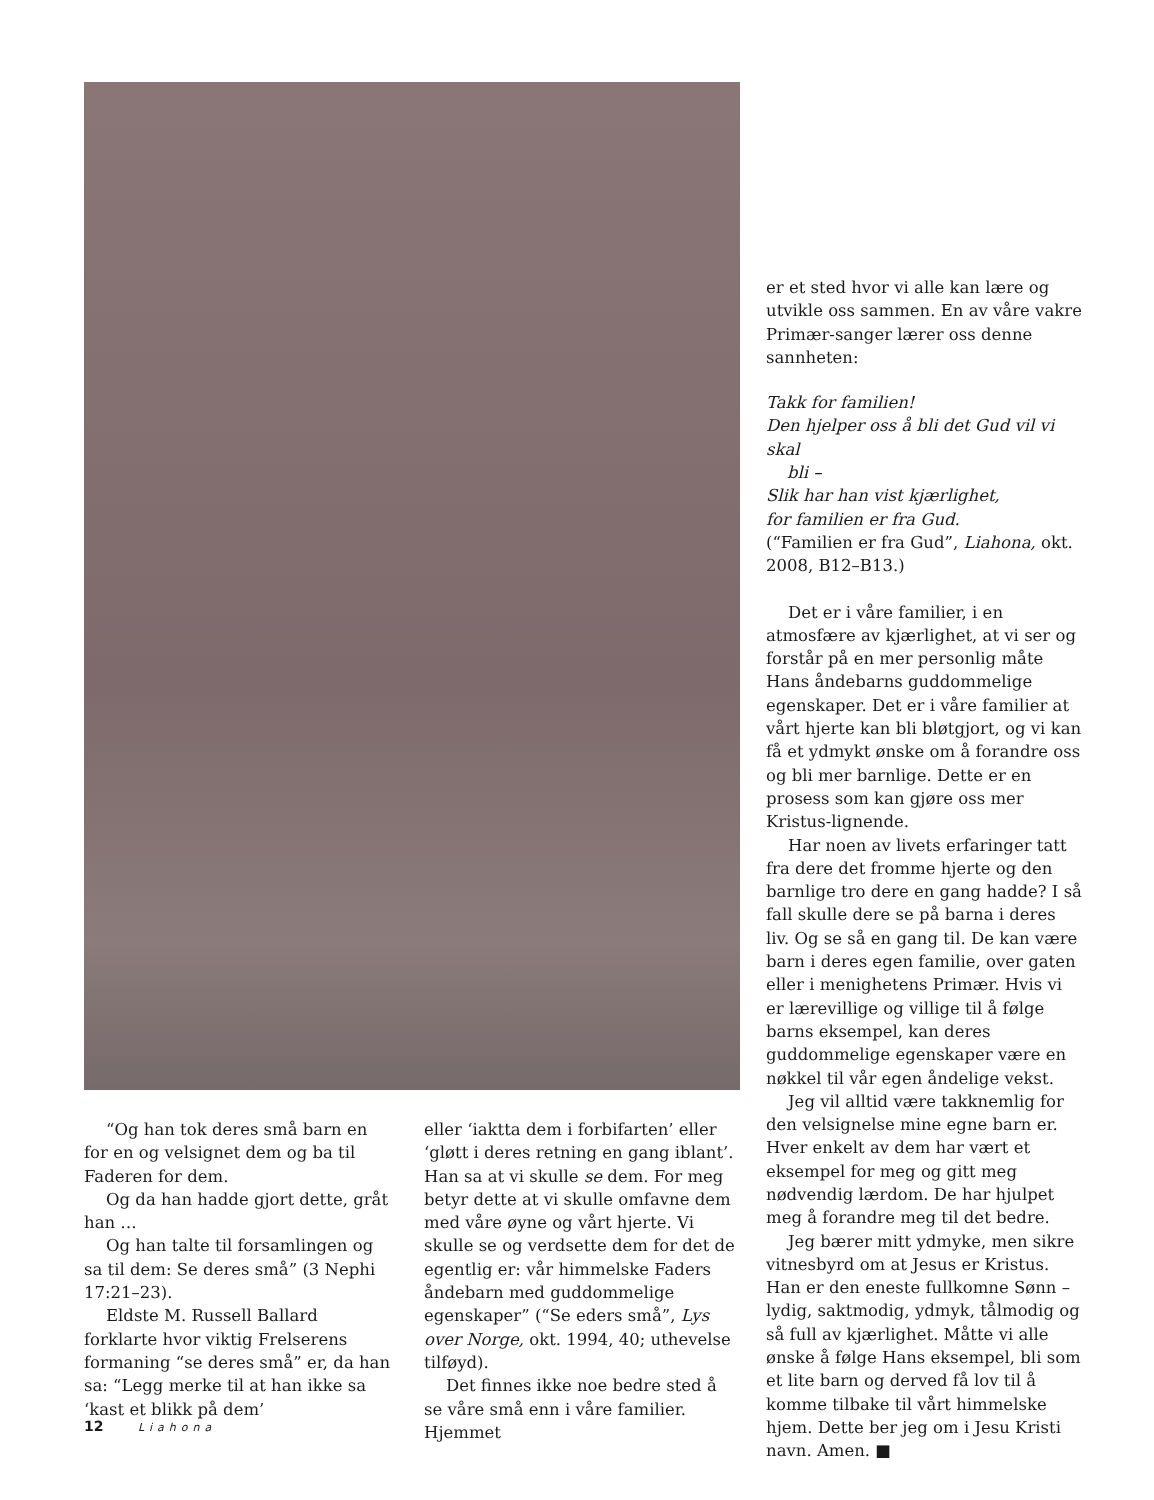“Og han tok deres små barn en for en og velsignet dem og ba til Faderen for dem.
Og da han hadde gjort dette, gråt han …
Og han talte til forsamlingen og sa til dem: Se deres små” (3 Nephi 17:21–23).
Eldste M. Russell Ballard forklarte hvor viktig Frelserens formaning “se deres små” er, da han sa: “Legg merke til at han ikke sa ‘kast et blikk på dem’
eller ‘iaktta dem i forbifarten’ eller ‘gløtt i deres retning en gang iblant’. Han sa at vi skulle se dem. For meg betyr dette at vi skulle omfavne dem med våre øyne og vårt hjerte. Vi skulle se og verdsette dem for det de egentlig er: vår himmelske Faders åndebarn med guddommelige egenskaper” (“Se eders små”, Lys over Norge, okt. 1994, 40; uthevelse tilføyd).
Det finnes ikke noe bedre sted å se våre små enn i våre familier. Hjemmet
er et sted hvor vi alle kan lære og utvikle oss sammen. En av våre vakre Primær-sanger lærer oss denne sannheten:
Takk for familien!
Den hjelper oss å bli det Gud vil vi skal
bli –
Slik har han vist kjærlighet,
for familien er fra Gud.
(“Familien er fra Gud”, Liahona, okt. 2008, B12–B13.)
Det er i våre familier, i en atmosfære av kjærlighet, at vi ser og forstår på en mer personlig måte Hans åndebarns guddommelige egenskaper. Det er i våre familier at vårt hjerte kan bli bløtgjort, og vi kan få et ydmykt ønske om å forandre oss og bli mer barnlige. Dette er en prosess som kan gjøre oss mer Kristus-lignende.
Har noen av livets erfaringer tatt fra dere det fromme hjerte og den barnlige tro dere en gang hadde? I så fall skulle dere se på barna i deres liv. Og se så en gang til. De kan være barn i deres egen familie, over gaten eller i menighetens Primær. Hvis vi er lærevillige og villige til å følge barns eksempel, kan deres guddommelige egenskaper være en nøkkel til vår egen åndelige vekst.
Jeg vil alltid være takknemlig for den velsignelse mine egne barn er. Hver enkelt av dem har vært et eksempel for meg og gitt meg nødvendig lærdom. De har hjulpet meg å forandre meg til det bedre.
Jeg bærer mitt ydmyke, men sikre vitnesbyrd om at Jesus er Kristus. Han er den eneste fullkomne Sønn – lydig, saktmodig, ydmyk, tålmodig og så full av kjærlighet. Måtte vi alle ønske å følge Hans eksempel, bli som et lite barn og derved få lov til å komme tilbake til vårt himmelske hjem. Dette ber jeg om i Jesu Kristi navn. Amen. ■
12 Liahona